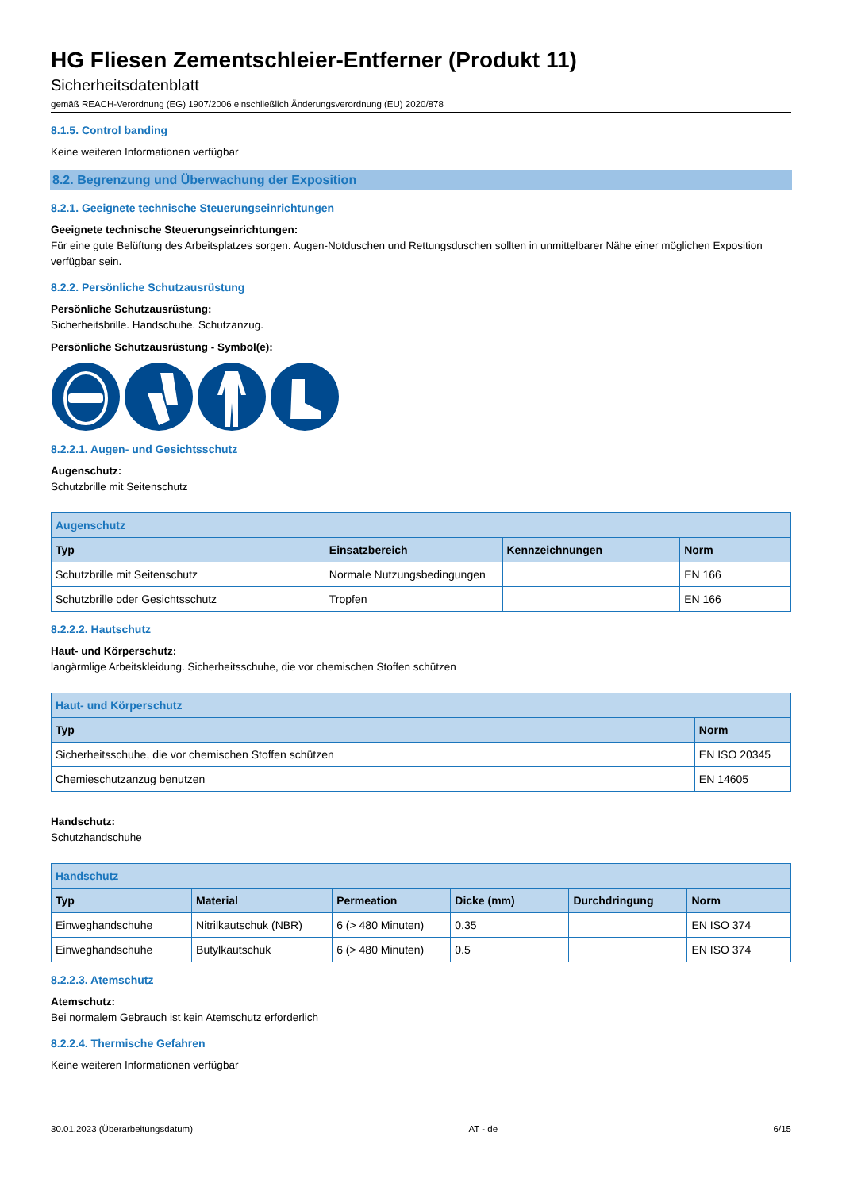HG Fliesen Zementschleier-Entferner (Produkt 11)
Sicherheitsdatenblatt
gemäß REACH-Verordnung (EG) 1907/2006 einschließlich Änderungsverordnung (EU) 2020/878
8.1.5. Control banding
Keine weiteren Informationen verfügbar
8.2. Begrenzung und Überwachung der Exposition
8.2.1. Geeignete technische Steuerungseinrichtungen
Geeignete technische Steuerungseinrichtungen:
Für eine gute Belüftung des Arbeitsplatzes sorgen. Augen-Notduschen und Rettungsduschen sollten in unmittelbarer Nähe einer möglichen Exposition verfügbar sein.
8.2.2. Persönliche Schutzausrüstung
Persönliche Schutzausrüstung:
Sicherheitsbrille. Handschuhe. Schutzanzug.
Persönliche Schutzausrüstung - Symbol(e):
8.2.2.1. Augen- und Gesichtsschutz
Augenschutz:
Schutzbrille mit Seitenschutz
| Augenschutz | | | |
| --- | --- | --- | --- |
| Typ | Einsatzbereich | Kennzeichnungen | Norm |
| Schutzbrille mit Seitenschutz | Normale Nutzungsbedingungen | | EN 166 |
| Schutzbrille oder Gesichtsschutz | Tropfen | | EN 166 |
8.2.2.2. Hautschutz
Haut- und Körperschutz:
langärmlige Arbeitskleidung. Sicherheitsschuhe, die vor chemischen Stoffen schützen
| Haut- und Körperschutz | |
| --- | --- |
| Typ | Norm |
| Sicherheitsschuhe, die vor chemischen Stoffen schützen | EN ISO 20345 |
| Chemieschutzanzug benutzen | EN 14605 |
Handschutz:
Schutzhandschuhe
| Handschutz | | | | | |
| --- | --- | --- | --- | --- | --- |
| Typ | Material | Permeation | Dicke (mm) | Durchdringung | Norm |
| Einweghandschuhe | Nitrilkautschuk (NBR) | 6 (> 480 Minuten) | 0.35 | | EN ISO 374 |
| Einweghandschuhe | Butylkautschuk | 6 (> 480 Minuten) | 0.5 | | EN ISO 374 |
8.2.2.3. Atemschutz
Atemschutz:
Bei normalem Gebrauch ist kein Atemschutz erforderlich
8.2.2.4. Thermische Gefahren
Keine weiteren Informationen verfügbar
30.01.2023 (Überarbeitungsdatum) AT - de 6/15